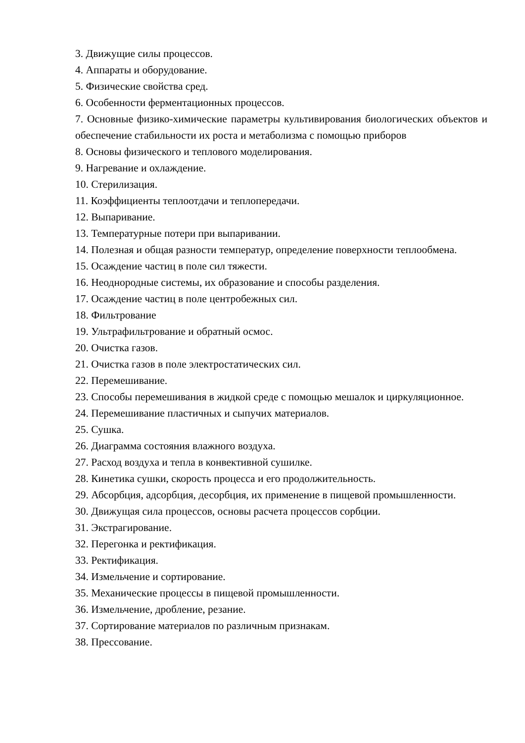3. Движущие силы процессов.
4. Аппараты и оборудование.
5. Физические свойства сред.
6. Особенности ферментационных процессов.
7. Основные физико-химические параметры культивирования биологических объектов и обеспечение стабильности их роста и метаболизма с помощью приборов
8. Основы физического и теплового моделирования.
9. Нагревание и охлаждение.
10. Стерилизация.
11. Коэффициенты теплоотдачи и теплопередачи.
12. Выпаривание.
13. Температурные потери при выпаривании.
14. Полезная и общая разности температур, определение поверхности теплообмена.
15. Осаждение частиц в поле сил тяжести.
16. Неоднородные системы, их образование и способы разделения.
17. Осаждение частиц в поле центробежных сил.
18. Фильтрование
19. Ультрафильтрование и обратный осмос.
20. Очистка газов.
21. Очистка газов в поле электростатических сил.
22. Перемешивание.
23. Способы перемешивания в жидкой среде с помощью мешалок и циркуляционное.
24. Перемешивание пластичных и сыпучих материалов.
25. Сушка.
26. Диаграмма состояния влажного воздуха.
27. Расход воздуха и тепла в конвективной сушилке.
28. Кинетика сушки, скорость процесса и его продолжительность.
29. Абсорбция, адсорбция, десорбция, их применение в пищевой промышленности.
30. Движущая сила процессов, основы расчета процессов сорбции.
31. Экстрагирование.
32. Перегонка и ректификация.
33. Ректификация.
34. Измельчение и сортирование.
35. Механические процессы в пищевой промышленности.
36. Измельчение, дробление, резание.
37. Сортирование материалов по различным признакам.
38. Прессование.